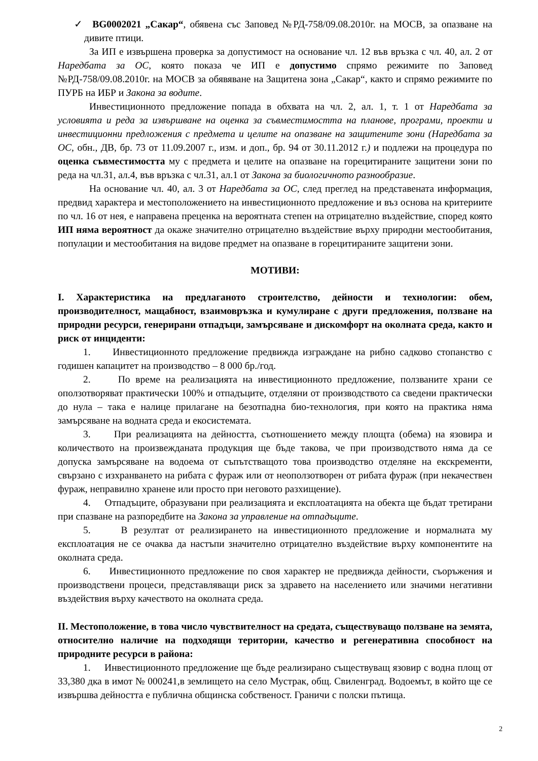✓ BG0002021 „Сакар“, обявена със Заповед №РД-758/09.08.2010г. на МОСВ, за опазване на дивите птици.
За ИП е извършена проверка за допустимост на основание чл. 12 във връзка с чл. 40, ал. 2 от Наредбата за ОС, която показа че ИП е допустимо спрямо режимите по Заповед №РД-758/09.08.2010г. на МОСВ за обявяване на Защитена зона „Сакар“, както и спрямо режимите по ПУРБ на ИБР и Закона за водите.
Инвестиционното предложение попада в обхвата на чл. 2, ал. 1, т. 1 от Наредбата за условията и реда за извършване на оценка за съвместимостта на планове, програми, проекти и инвестиционни предложения с предмета и целите на опазване на защитените зони (Наредбата за ОС, обн., ДВ, бр. 73 от 11.09.2007 г., изм. и доп., бр. 94 от 30.11.2012 г.) и подлежи на процедура по оценка съвместимостта му с предмета и целите на опазване на горецитираните защитени зони по реда на чл.31, ал.4, във връзка с чл.31, ал.1 от Закона за биологичното разнообразие.
На основание чл. 40, ал. 3 от Наредбата за ОС, след преглед на представената информация, предвид характера и местоположението на инвестиционното предложение и въз основа на критериите по чл. 16 от нея, е направена преценка на вероятната степен на отрицателно въздействие, според която ИП няма вероятност да окаже значително отрицателно въздействие върху природни местообитания, популации и местообитания на видове предмет на опазване в горецитираните защитени зони.
МОТИВИ:
I. Характеристика на предлаганото строителство, дейности и технологии: обем, производителност, мащабност, взаимовръзка и кумулиране с други предложения, ползване на природни ресурси, генерирани отпадъци, замърсяване и дискомфорт на околната среда, както и риск от инциденти:
1. Инвестиционното предложение предвижда изграждане на рибно садково стопанство с годишен капацитет на производство – 8 000 бр./год.
2. По време на реализацията на инвестиционното предложение, ползваните храни се оползотворяват практически 100% и отпадъците, отделяни от производството са сведени практически до нула – така е налице прилагане на безотпадна био-технология, при която на практика няма замърсяване на водната среда и екосистемата.
3. При реализацията на дейността, съотношението между площта (обема) на язовира и количеството на произвежданата продукция ще бъде такова, че при производството няма да се допуска замърсяване на водоема от съпътстващото това производство отделяне на екскременти, свързано с изхранването на рибата с фураж или от неоползотворен от рибата фураж (при некачествен фураж, неправилно хранене или просто при неговото разхищение).
4. Отпадъците, образувани при реализацията и експлоатацията на обекта ще бъдат третирани при спазване на разпоредбите на Закона за управление на отпадъците.
5. В резултат от реализирането на инвестиционното предложение и нормалната му експлоатация не се очаква да настъпи значително отрицателно въздействие върху компонентите на околната среда.
6. Инвестиционното предложение по своя характер не предвижда дейности, съоръжения и производствени процеси, представляващи риск за здравето на населението или значими негативни въздействия върху качеството на околната среда.
II. Местоположение, в това число чувствителност на средата, съществуващо ползване на земята, относително наличие на подходящи територии, качество и регенеративна способност на природните ресурси в района:
1. Инвестиционното предложение ще бъде реализирано съществуващ язовир с водна площ от 33,380 дка в имот № 000241,в землището на село Мустрак, общ. Свиленград. Водоемът, в който ще се извършва дейността е публична общинска собственост. Граничи с полски пътища.
2